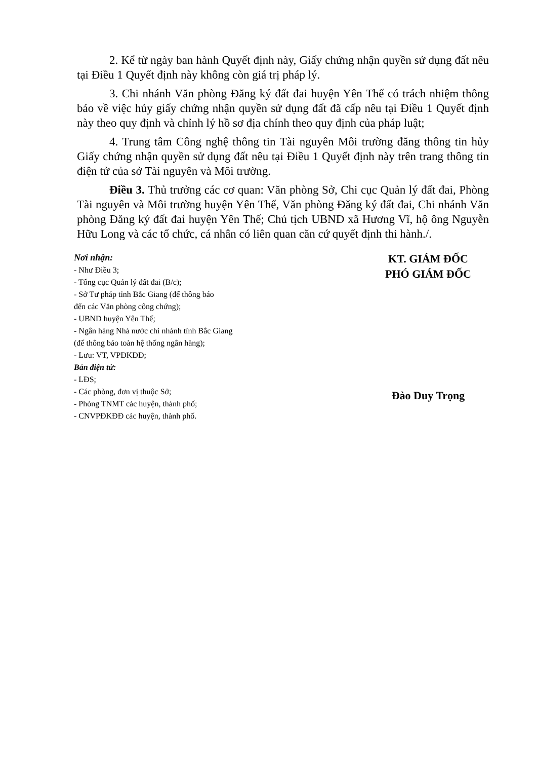2. Kể từ ngày ban hành Quyết định này, Giấy chứng nhận quyền sử dụng đất nêu tại Điều 1 Quyết định này không còn giá trị pháp lý.
3. Chi nhánh Văn phòng Đăng ký đất đai huyện Yên Thế có trách nhiệm thông báo về việc hủy giấy chứng nhận quyền sử dụng đất đã cấp nêu tại Điều 1 Quyết định này theo quy định và chỉnh lý hồ sơ địa chính theo quy định của pháp luật;
4. Trung tâm Công nghệ thông tin Tài nguyên Môi trường đăng thông tin hủy Giấy chứng nhận quyền sử dụng đất nêu tại Điều 1 Quyết định này trên trang thông tin điện tử của sở Tài nguyên và Môi trường.
Điều 3. Thủ trưởng các cơ quan: Văn phòng Sở, Chi cục Quản lý đất đai, Phòng Tài nguyên và Môi trường huyện Yên Thế, Văn phòng Đăng ký đất đai, Chi nhánh Văn phòng Đăng ký đất đai huyện Yên Thế; Chủ tịch UBND xã Hương Vĩ, hộ ông Nguyễn Hữu Long và các tổ chức, cá nhân có liên quan căn cứ quyết định thi hành./.
Nơi nhận:
- Như Điều 3;
- Tổng cục Quản lý đất đai (B/c);
- Sở Tư pháp tỉnh Bắc Giang (để thông báo
đến các Văn phòng công chứng);
- UBND huyện Yên Thế;
- Ngân hàng Nhà nước chi nhánh tỉnh Bắc Giang
(để thông báo toàn hệ thống ngân hàng);
- Lưu: VT, VPĐKĐĐ;
Bản điện tử:
- LĐS;
- Các phòng, đơn vị thuộc Sở;
- Phòng TNMT các huyện, thành phố;
- CNVPĐKĐĐ các huyện, thành phố.
KT. GIÁM ĐỐC
PHÓ GIÁM ĐỐC
Đào Duy Trọng